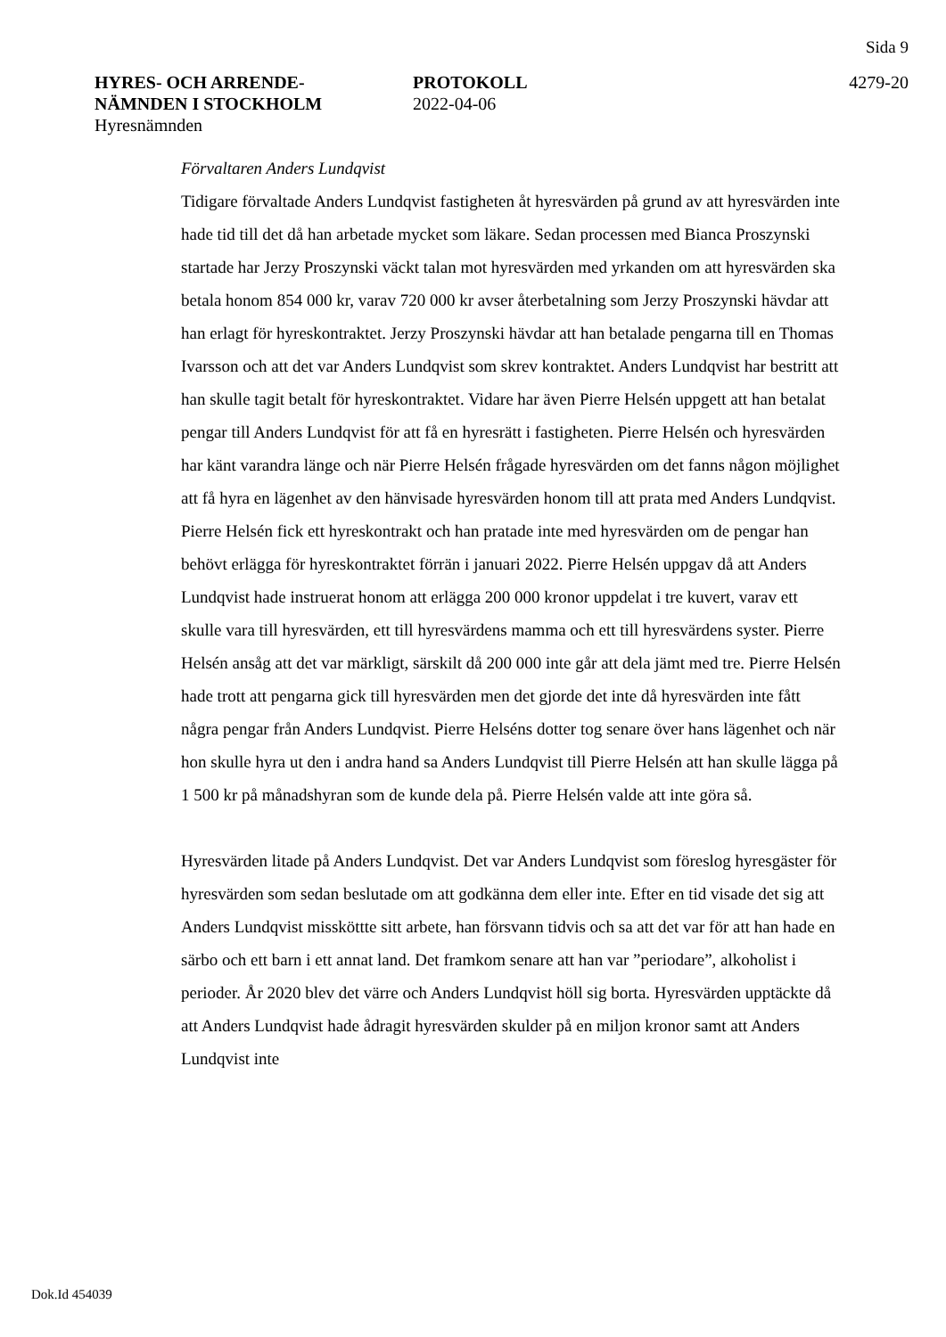Sida 9
HYRES- OCH ARRENDE-
NÄMNDEN I STOCKHOLM
Hyresnämnden
PROTOKOLL
2022-04-06
4279-20
Förvaltaren Anders Lundqvist
Tidigare förvaltade Anders Lundqvist fastigheten åt hyresvärden på grund av att hyresvärden inte hade tid till det då han arbetade mycket som läkare. Sedan processen med Bianca Proszynski startade har Jerzy Proszynski väckt talan mot hyresvärden med yrkanden om att hyresvärden ska betala honom 854 000 kr, varav 720 000 kr avser återbetalning som Jerzy Proszynski hävdar att han erlagt för hyreskontraktet. Jerzy Proszynski hävdar att han betalade pengarna till en Thomas Ivarsson och att det var Anders Lundqvist som skrev kontraktet. Anders Lundqvist har bestritt att han skulle tagit betalt för hyreskontraktet. Vidare har även Pierre Helsén uppgett att han betalat pengar till Anders Lundqvist för att få en hyresrätt i fastigheten. Pierre Helsén och hyresvärden har känt varandra länge och när Pierre Helsén frågade hyresvärden om det fanns någon möjlighet att få hyra en lägenhet av den hänvisade hyresvärden honom till att prata med Anders Lundqvist. Pierre Helsén fick ett hyreskontrakt och han pratade inte med hyresvärden om de pengar han behövt erlägga för hyreskontraktet förrän i januari 2022. Pierre Helsén uppgav då att Anders Lundqvist hade instruerat honom att erlägga 200 000 kronor uppdelat i tre kuvert, varav ett skulle vara till hyresvärden, ett till hyresvärdens mamma och ett till hyresvärdens syster. Pierre Helsén ansåg att det var märkligt, särskilt då 200 000 inte går att dela jämt med tre. Pierre Helsén hade trott att pengarna gick till hyresvärden men det gjorde det inte då hyresvärden inte fått några pengar från Anders Lundqvist. Pierre Helséns dotter tog senare över hans lägenhet och när hon skulle hyra ut den i andra hand sa Anders Lundqvist till Pierre Helsén att han skulle lägga på 1 500 kr på månadshyran som de kunde dela på. Pierre Helsén valde att inte göra så.
Hyresvärden litade på Anders Lundqvist. Det var Anders Lundqvist som föreslog hyresgäster för hyresvärden som sedan beslutade om att godkänna dem eller inte. Efter en tid visade det sig att Anders Lundqvist missköttte sitt arbete, han försvann tidvis och sa att det var för att han hade en särbo och ett barn i ett annat land. Det framkom senare att han var ”periodare”, alkoholist i perioder. År 2020 blev det värre och Anders Lundqvist höll sig borta. Hyresvärden upptäckte då att Anders Lundqvist hade ådragit hyresvärden skulder på en miljon kronor samt att Anders Lundqvist inte
Dok.Id 454039